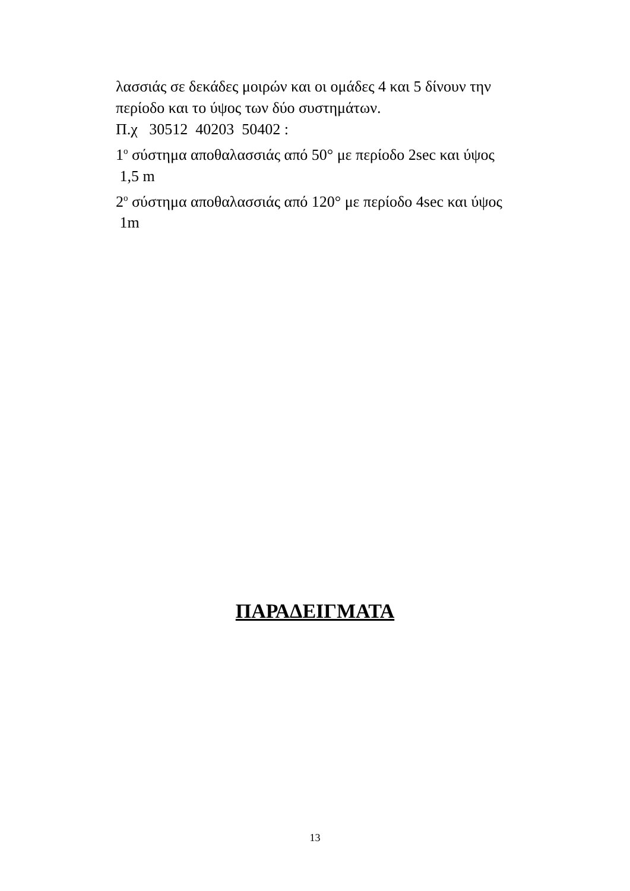λασσιάς σε δεκάδες μοιρών και οι ομάδες 4 και 5 δίνουν την περίοδο και το ύψος των δύο συστημάτων.
Π.χ 30512 40203 50402 :
1<sup>ο</sup> σύστημα αποθαλασσιάς από 50° με περίοδο 2sec και ύψος 1,5 m
2<sup>ο</sup> σύστημα αποθαλασσιάς από 120° με περίοδο 4sec και ύψος 1m
ΠΑΡΑΔΕΙΓΜΑΤΑ
13